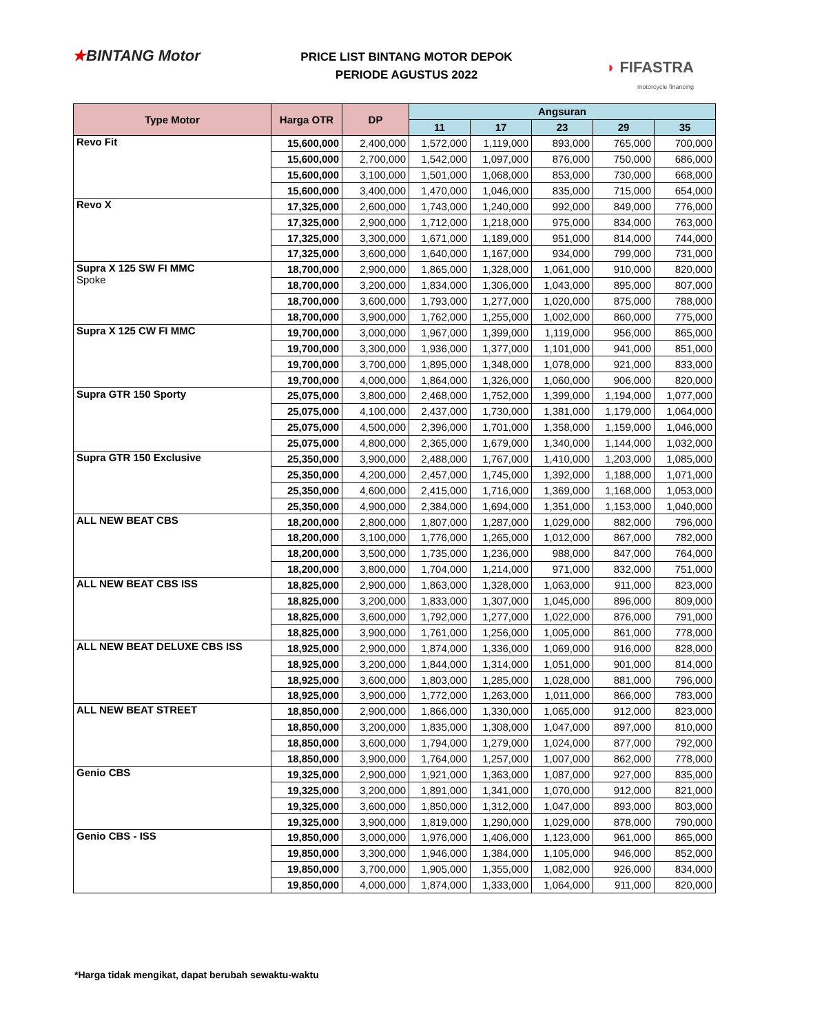★BINTANG Motor
PRICE LIST BINTANG MOTOR DEPOK
PERIODE AGUSTUS 2022
◗ FIFASTRA
motorcycle financing
| Type Motor | Harga OTR | DP | Angsuran | | | | |
| --- | --- | --- | --- | --- | --- | --- | --- |
| | | | 11 | 17 | 23 | 29 | 35 |
| Revo Fit | 15,600,000 | 2,400,000 | 1,572,000 | 1,119,000 | 893,000 | 765,000 | 700,000 |
| | 15,600,000 | 2,700,000 | 1,542,000 | 1,097,000 | 876,000 | 750,000 | 686,000 |
| | 15,600,000 | 3,100,000 | 1,501,000 | 1,068,000 | 853,000 | 730,000 | 668,000 |
| | 15,600,000 | 3,400,000 | 1,470,000 | 1,046,000 | 835,000 | 715,000 | 654,000 |
| Revo X | 17,325,000 | 2,600,000 | 1,743,000 | 1,240,000 | 992,000 | 849,000 | 776,000 |
| | 17,325,000 | 2,900,000 | 1,712,000 | 1,218,000 | 975,000 | 834,000 | 763,000 |
| | 17,325,000 | 3,300,000 | 1,671,000 | 1,189,000 | 951,000 | 814,000 | 744,000 |
| | 17,325,000 | 3,600,000 | 1,640,000 | 1,167,000 | 934,000 | 799,000 | 731,000 |
| Supra X 125 SW FI MMC Spoke | 18,700,000 | 2,900,000 | 1,865,000 | 1,328,000 | 1,061,000 | 910,000 | 820,000 |
| | 18,700,000 | 3,200,000 | 1,834,000 | 1,306,000 | 1,043,000 | 895,000 | 807,000 |
| | 18,700,000 | 3,600,000 | 1,793,000 | 1,277,000 | 1,020,000 | 875,000 | 788,000 |
| | 18,700,000 | 3,900,000 | 1,762,000 | 1,255,000 | 1,002,000 | 860,000 | 775,000 |
| Supra X 125 CW FI MMC | 19,700,000 | 3,000,000 | 1,967,000 | 1,399,000 | 1,119,000 | 956,000 | 865,000 |
| | 19,700,000 | 3,300,000 | 1,936,000 | 1,377,000 | 1,101,000 | 941,000 | 851,000 |
| | 19,700,000 | 3,700,000 | 1,895,000 | 1,348,000 | 1,078,000 | 921,000 | 833,000 |
| | 19,700,000 | 4,000,000 | 1,864,000 | 1,326,000 | 1,060,000 | 906,000 | 820,000 |
| Supra GTR 150 Sporty | 25,075,000 | 3,800,000 | 2,468,000 | 1,752,000 | 1,399,000 | 1,194,000 | 1,077,000 |
| | 25,075,000 | 4,100,000 | 2,437,000 | 1,730,000 | 1,381,000 | 1,179,000 | 1,064,000 |
| | 25,075,000 | 4,500,000 | 2,396,000 | 1,701,000 | 1,358,000 | 1,159,000 | 1,046,000 |
| | 25,075,000 | 4,800,000 | 2,365,000 | 1,679,000 | 1,340,000 | 1,144,000 | 1,032,000 |
| Supra GTR 150 Exclusive | 25,350,000 | 3,900,000 | 2,488,000 | 1,767,000 | 1,410,000 | 1,203,000 | 1,085,000 |
| | 25,350,000 | 4,200,000 | 2,457,000 | 1,745,000 | 1,392,000 | 1,188,000 | 1,071,000 |
| | 25,350,000 | 4,600,000 | 2,415,000 | 1,716,000 | 1,369,000 | 1,168,000 | 1,053,000 |
| | 25,350,000 | 4,900,000 | 2,384,000 | 1,694,000 | 1,351,000 | 1,153,000 | 1,040,000 |
| ALL NEW BEAT CBS | 18,200,000 | 2,800,000 | 1,807,000 | 1,287,000 | 1,029,000 | 882,000 | 796,000 |
| | 18,200,000 | 3,100,000 | 1,776,000 | 1,265,000 | 1,012,000 | 867,000 | 782,000 |
| | 18,200,000 | 3,500,000 | 1,735,000 | 1,236,000 | 988,000 | 847,000 | 764,000 |
| | 18,200,000 | 3,800,000 | 1,704,000 | 1,214,000 | 971,000 | 832,000 | 751,000 |
| ALL NEW BEAT CBS ISS | 18,825,000 | 2,900,000 | 1,863,000 | 1,328,000 | 1,063,000 | 911,000 | 823,000 |
| | 18,825,000 | 3,200,000 | 1,833,000 | 1,307,000 | 1,045,000 | 896,000 | 809,000 |
| | 18,825,000 | 3,600,000 | 1,792,000 | 1,277,000 | 1,022,000 | 876,000 | 791,000 |
| | 18,825,000 | 3,900,000 | 1,761,000 | 1,256,000 | 1,005,000 | 861,000 | 778,000 |
| ALL NEW BEAT DELUXE CBS ISS | 18,925,000 | 2,900,000 | 1,874,000 | 1,336,000 | 1,069,000 | 916,000 | 828,000 |
| | 18,925,000 | 3,200,000 | 1,844,000 | 1,314,000 | 1,051,000 | 901,000 | 814,000 |
| | 18,925,000 | 3,600,000 | 1,803,000 | 1,285,000 | 1,028,000 | 881,000 | 796,000 |
| | 18,925,000 | 3,900,000 | 1,772,000 | 1,263,000 | 1,011,000 | 866,000 | 783,000 |
| ALL NEW BEAT STREET | 18,850,000 | 2,900,000 | 1,866,000 | 1,330,000 | 1,065,000 | 912,000 | 823,000 |
| | 18,850,000 | 3,200,000 | 1,835,000 | 1,308,000 | 1,047,000 | 897,000 | 810,000 |
| | 18,850,000 | 3,600,000 | 1,794,000 | 1,279,000 | 1,024,000 | 877,000 | 792,000 |
| | 18,850,000 | 3,900,000 | 1,764,000 | 1,257,000 | 1,007,000 | 862,000 | 778,000 |
| Genio CBS | 19,325,000 | 2,900,000 | 1,921,000 | 1,363,000 | 1,087,000 | 927,000 | 835,000 |
| | 19,325,000 | 3,200,000 | 1,891,000 | 1,341,000 | 1,070,000 | 912,000 | 821,000 |
| | 19,325,000 | 3,600,000 | 1,850,000 | 1,312,000 | 1,047,000 | 893,000 | 803,000 |
| | 19,325,000 | 3,900,000 | 1,819,000 | 1,290,000 | 1,029,000 | 878,000 | 790,000 |
| Genio CBS - ISS | 19,850,000 | 3,000,000 | 1,976,000 | 1,406,000 | 1,123,000 | 961,000 | 865,000 |
| | 19,850,000 | 3,300,000 | 1,946,000 | 1,384,000 | 1,105,000 | 946,000 | 852,000 |
| | 19,850,000 | 3,700,000 | 1,905,000 | 1,355,000 | 1,082,000 | 926,000 | 834,000 |
| | 19,850,000 | 4,000,000 | 1,874,000 | 1,333,000 | 1,064,000 | 911,000 | 820,000 |
*Harga tidak mengikat, dapat berubah sewaktu-waktu